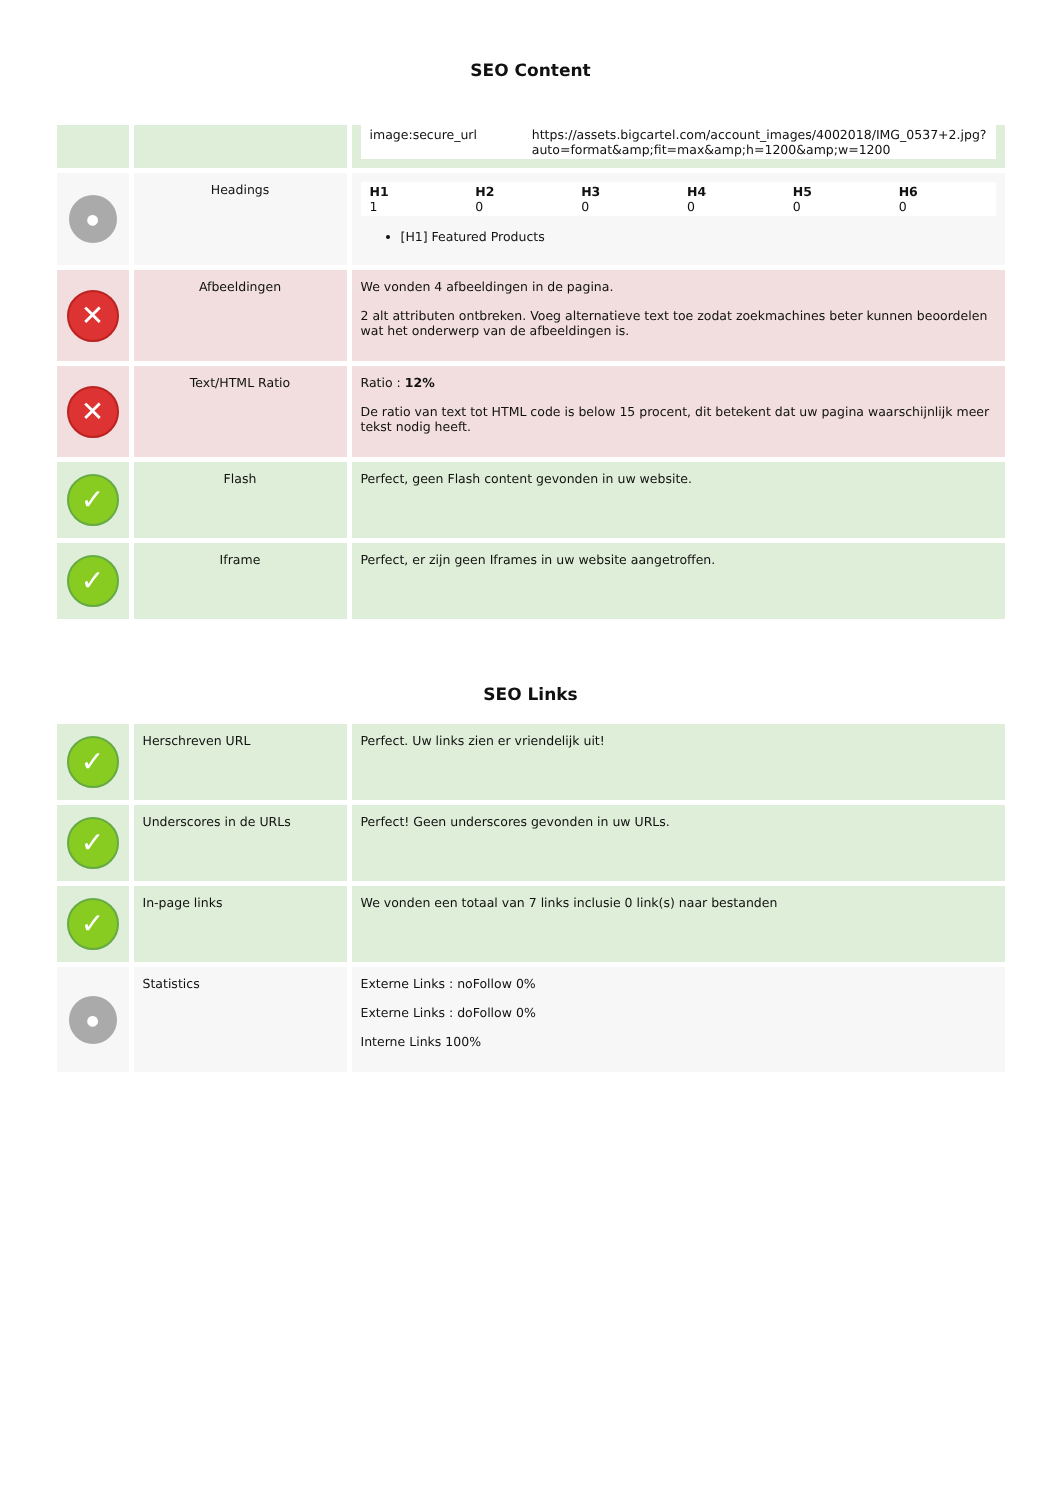SEO Content
| | | / image:secure_url / https://assets.bigcartel.com/account_images/4002018/IMG_0537+2.jpg?auto=format&amp;fit=max&amp;h=1200&amp;w=1200 / |
| ● | Headings | / H1 1 / H2 0 / H3 0 / H4 0 / H5 0 / H6 0 / [H1] Featured Products |
| ✕ | Afbeeldingen | We vonden 4 afbeeldingen in de pagina. 2 alt attributen ontbreken. Voeg alternatieve text toe zodat zoekmachines beter kunnen beoordelen wat het onderwerp van de afbeeldingen is. |
| ✕ | Text/HTML Ratio | Ratio : 12% De ratio van text tot HTML code is below 15 procent, dit betekent dat uw pagina waarschijnlijk meer tekst nodig heeft. |
| ✓ | Flash | Perfect, geen Flash content gevonden in uw website. |
| ✓ | Iframe | Perfect, er zijn geen Iframes in uw website aangetroffen. |
SEO Links
| ✓ | Herschreven URL | Perfect. Uw links zien er vriendelijk uit! |
| ✓ | Underscores in de URLs | Perfect! Geen underscores gevonden in uw URLs. |
| ✓ | In-page links | We vonden een totaal van 7 links inclusie 0 link(s) naar bestanden |
| ● | Statistics | Externe Links : noFollow 0% Externe Links : doFollow 0% Interne Links 100% |